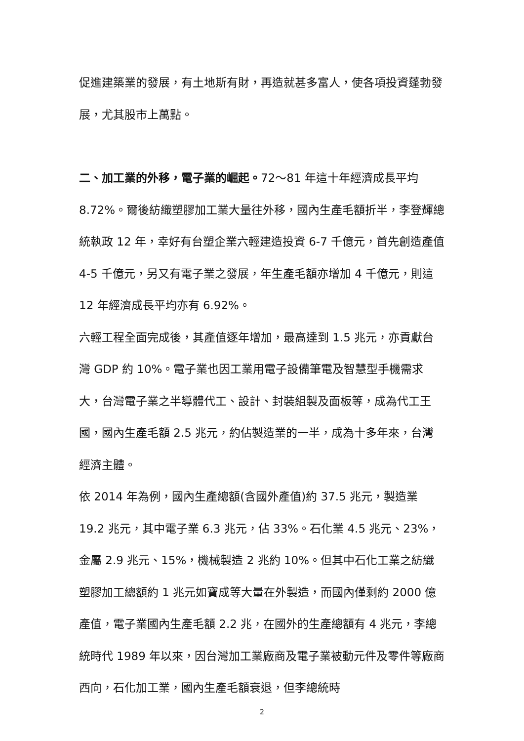促進建築業的發展，有土地斯有財，再造就甚多富人，使各項投資蓬勃發展，尤其股市上萬點。
二、加工業的外移，電子業的崛起。72～81 年這十年經濟成長平均 8.72%。爾後紡織塑膠加工業大量往外移，國內生產毛額折半，李登輝總統執政 12 年，幸好有台塑企業六輕建造投資 6-7 千億元，首先創造產值 4-5 千億元，另又有電子業之發展，年生產毛額亦增加 4 千億元，則這 12 年經濟成長平均亦有 6.92%。
六輕工程全面完成後，其產值逐年增加，最高達到 1.5 兆元，亦貢獻台灣 GDP 約 10%。電子業也因工業用電子設備筆電及智慧型手機需求大，台灣電子業之半導體代工、設計、封裝組製及面板等，成為代工王國，國內生產毛額 2.5 兆元，約佔製造業的一半，成為十多年來，台灣經濟主體。
依 2014 年為例，國內生產總額(含國外產值)約 37.5 兆元，製造業 19.2 兆元，其中電子業 6.3 兆元，佔 33%。石化業 4.5 兆元、23%，金屬 2.9 兆元、15%，機械製造 2 兆約 10%。但其中石化工業之紡織塑膠加工總額約 1 兆元如寶成等大量在外製造，而國內僅剩約 2000 億產值，電子業國內生產毛額 2.2 兆，在國外的生產總額有 4 兆元，李總統時代 1989 年以來，因台灣加工業廠商及電子業被動元件及零件等廠商西向，石化加工業，國內生產毛額衰退，但李總統時
2